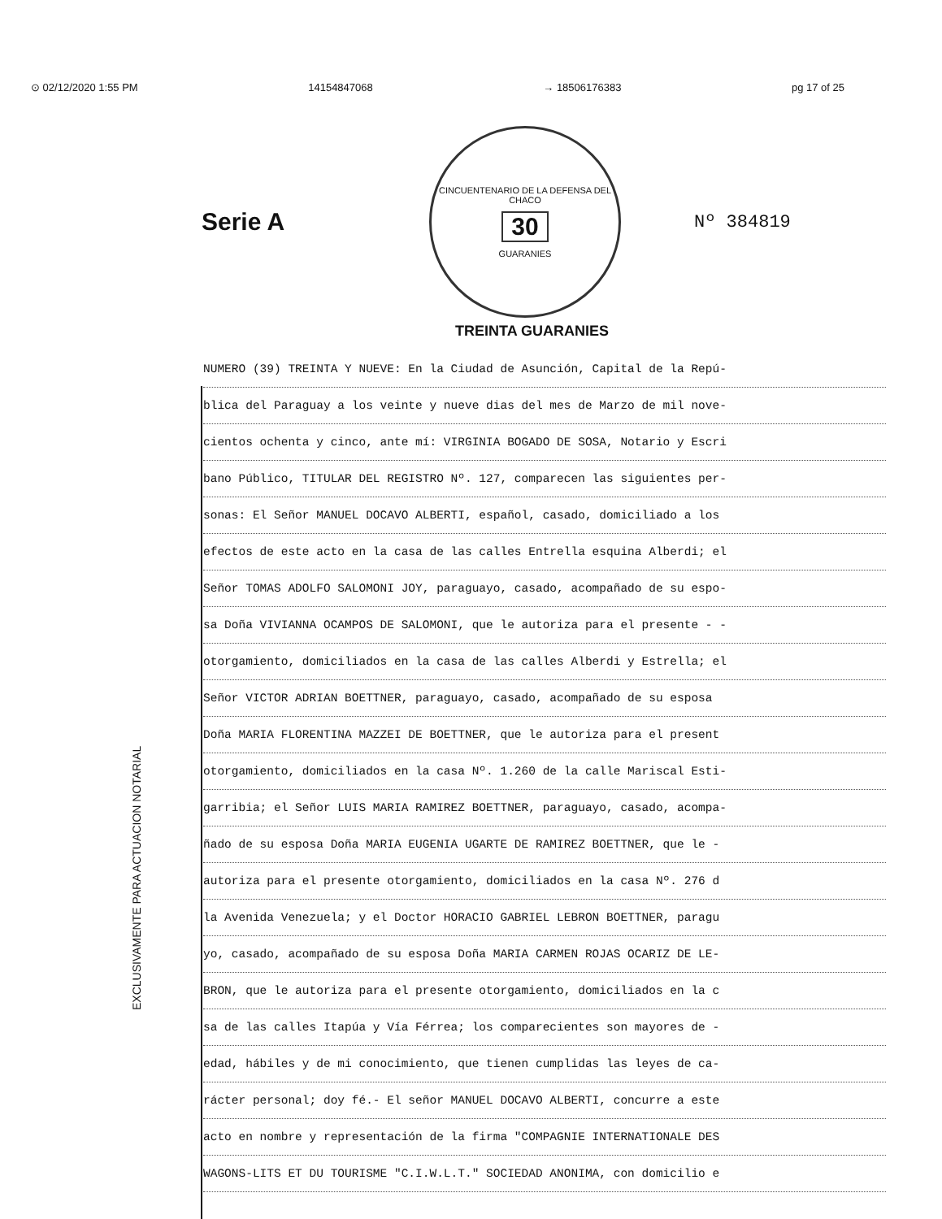⊙ 02/12/2020 1:55 PM 14154847068 → 18506176383 pg 17 of 25
Serie A
CINCUENTENARIO DE LA DEFENSA DEL CHACO
30
GUARANIES
Nº 384819
TREINTA GUARANIES
EXCLUSIVAMENTE PARA ACTUACION NOTARIAL
NUMERO (39) TREINTA Y NUEVE: En la Ciudad de Asunción, Capital de la Repú-
blica del Paraguay a los veinte y nueve dias del mes de Marzo de mil nove-
cientos ochenta y cinco, ante mí: VIRGINIA BOGADO DE SOSA, Notario y Escri
bano Público, TITULAR DEL REGISTRO Nº. 127, comparecen las siguientes per-
sonas: El Señor MANUEL DOCAVO ALBERTI, español, casado, domiciliado a los
efectos de este acto en la casa de las calles Entrella esquina Alberdi; el
Señor TOMAS ADOLFO SALOMONI JOY, paraguayo, casado, acompañado de su espo-
sa Doña VIVIANNA OCAMPOS DE SALOMONI, que le autoriza para el presente - -
otorgamiento, domiciliados en la casa de las calles Alberdi y Estrella; el
Señor VICTOR ADRIAN BOETTNER, paraguayo, casado, acompañado de su esposa
Doña MARIA FLORENTINA MAZZEI DE BOETTNER, que le autoriza para el present
otorgamiento, domiciliados en la casa Nº. 1.260 de la calle Mariscal Esti-
garribia; el Señor LUIS MARIA RAMIREZ BOETTNER, paraguayo, casado, acompa-
ñado de su esposa Doña MARIA EUGENIA UGARTE DE RAMIREZ BOETTNER, que le -
autoriza para el presente otorgamiento, domiciliados en la casa Nº. 276 d
la Avenida Venezuela; y el Doctor HORACIO GABRIEL LEBRON BOETTNER, paragu
yo, casado, acompañado de su esposa Doña MARIA CARMEN ROJAS OCARIZ DE LE-
BRON, que le autoriza para el presente otorgamiento, domiciliados en la c
sa de las calles Itapúa y Vía Férrea; los comparecientes son mayores de -
edad, hábiles y de mi conocimiento, que tienen cumplidas las leyes de ca-
rácter personal; doy fé.- El señor MANUEL DOCAVO ALBERTI, concurre a este
acto en nombre y representación de la firma "COMPAGNIE INTERNATIONALE DES
WAGONS-LITS ET DU TOURISME "C.I.W.L.T." SOCIEDAD ANONIMA, con domicilio e